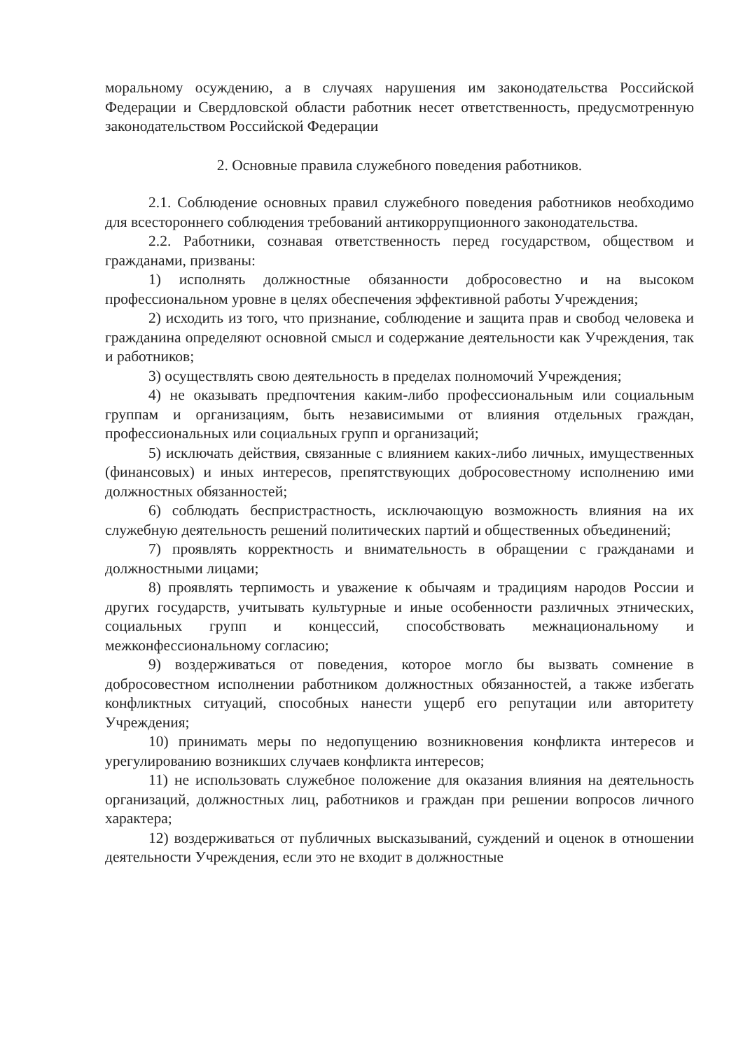моральному осуждению, а в случаях нарушения им законодательства Российской Федерации и Свердловской области работник несет ответственность, предусмотренную законодательством Российской Федерации
2. Основные правила служебного поведения работников.
2.1. Соблюдение основных правил служебного поведения работников необходимо для всестороннего соблюдения требований антикоррупционного законодательства.
2.2. Работники, сознавая ответственность перед государством, обществом и гражданами, призваны:
1) исполнять должностные обязанности добросовестно и на высоком профессиональном уровне в целях обеспечения эффективной работы Учреждения;
2) исходить из того, что признание, соблюдение и защита прав и свобод человека и гражданина определяют основной смысл и содержание деятельности как Учреждения, так и работников;
3) осуществлять свою деятельность в пределах полномочий Учреждения;
4) не оказывать предпочтения каким-либо профессиональным или социальным группам и организациям, быть независимыми от влияния отдельных граждан, профессиональных или социальных групп и организаций;
5) исключать действия, связанные с влиянием каких-либо личных, имущественных (финансовых) и иных интересов, препятствующих добросовестному исполнению ими должностных обязанностей;
6) соблюдать беспристрастность, исключающую возможность влияния на их служебную деятельность решений политических партий и общественных объединений;
7) проявлять корректность и внимательность в обращении с гражданами и должностными лицами;
8) проявлять терпимость и уважение к обычаям и традициям народов России и других государств, учитывать культурные и иные особенности различных этнических, социальных групп и концессий, способствовать межнациональному и межконфессиональному согласию;
9) воздерживаться от поведения, которое могло бы вызвать сомнение в добросовестном исполнении работником должностных обязанностей, а также избегать конфликтных ситуаций, способных нанести ущерб его репутации или авторитету Учреждения;
10) принимать меры по недопущению возникновения конфликта интересов и урегулированию возникших случаев конфликта интересов;
11) не использовать служебное положение для оказания влияния на деятельность организаций, должностных лиц, работников и граждан при решении вопросов личного характера;
12) воздерживаться от публичных высказываний, суждений и оценок в отношении деятельности Учреждения, если это не входит в должностные